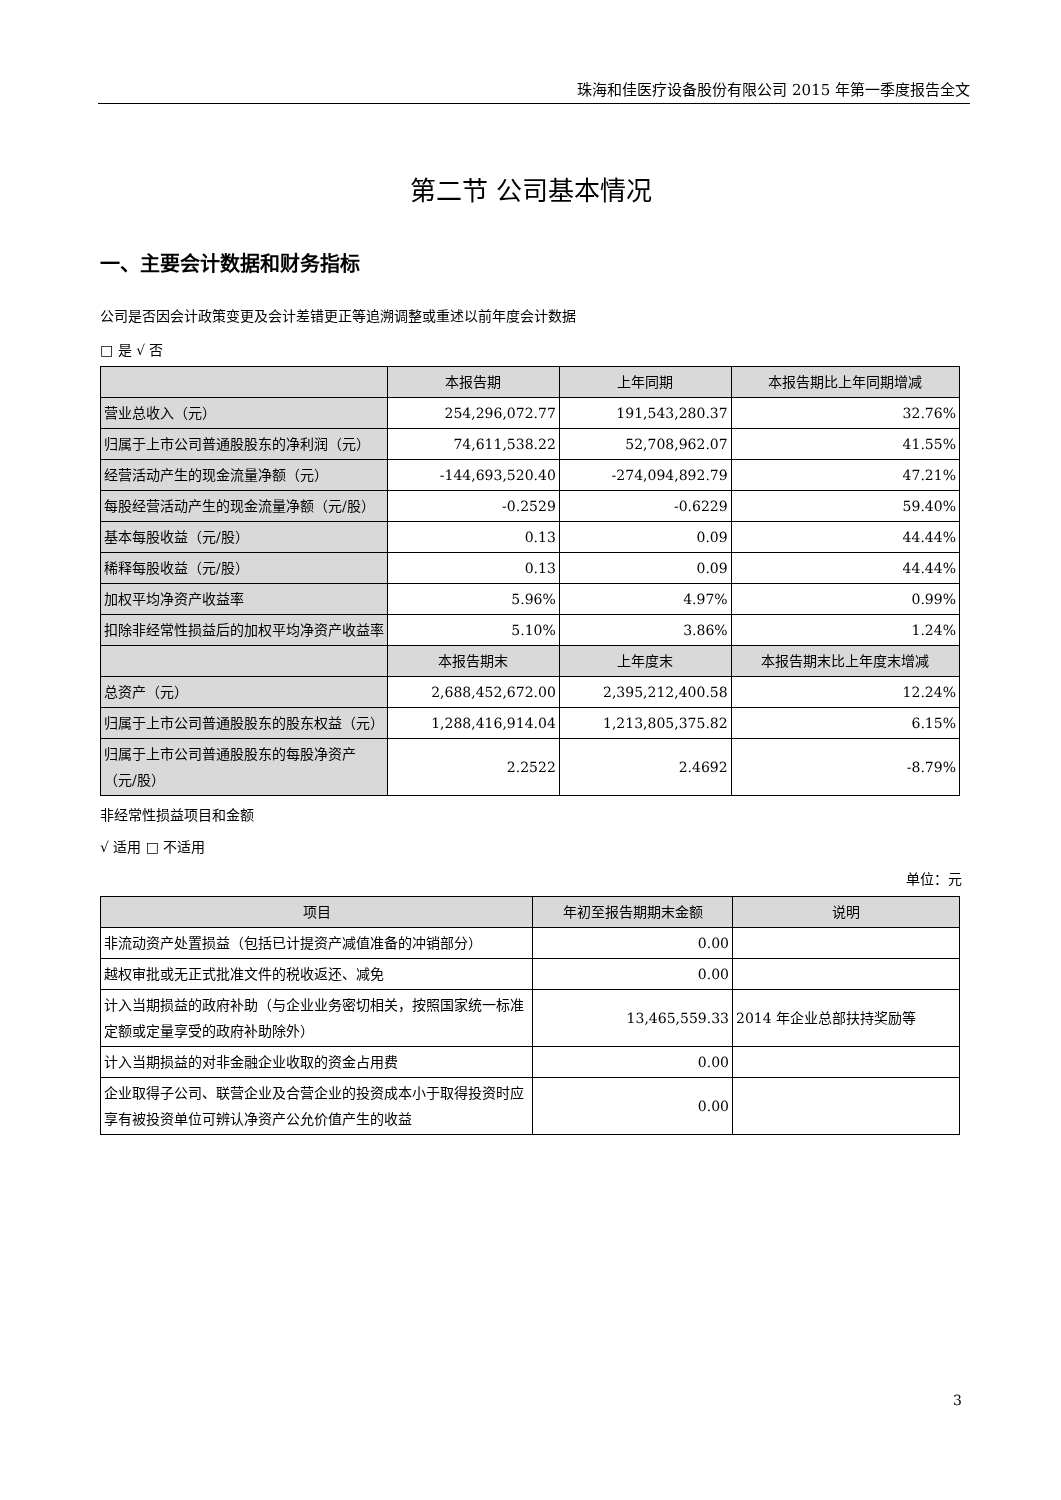珠海和佳医疗设备股份有限公司 2015 年第一季度报告全文
第二节 公司基本情况
一、主要会计数据和财务指标
公司是否因会计政策变更及会计差错更正等追溯调整或重述以前年度会计数据
□ 是 √ 否
| | 本报告期 | 上年同期 | 本报告期比上年同期增减 |
| --- | --- | --- | --- |
| 营业总收入（元） | 254,296,072.77 | 191,543,280.37 | 32.76% |
| 归属于上市公司普通股股东的净利润（元） | 74,611,538.22 | 52,708,962.07 | 41.55% |
| 经营活动产生的现金流量净额（元） | -144,693,520.40 | -274,094,892.79 | 47.21% |
| 每股经营活动产生的现金流量净额（元/股） | -0.2529 | -0.6229 | 59.40% |
| 基本每股收益（元/股） | 0.13 | 0.09 | 44.44% |
| 稀释每股收益（元/股） | 0.13 | 0.09 | 44.44% |
| 加权平均净资产收益率 | 5.96% | 4.97% | 0.99% |
| 扣除非经常性损益后的加权平均净资产收益率 | 5.10% | 3.86% | 1.24% |
| | 本报告期末 | 上年度末 | 本报告期末比上年度末增减 |
| 总资产（元） | 2,688,452,672.00 | 2,395,212,400.58 | 12.24% |
| 归属于上市公司普通股股东的股东权益（元） | 1,288,416,914.04 | 1,213,805,375.82 | 6.15% |
| 归属于上市公司普通股股东的每股净资产（元/股） | 2.2522 | 2.4692 | -8.79% |
非经常性损益项目和金额
√ 适用 □ 不适用
单位：元
| 项目 | 年初至报告期期末金额 | 说明 |
| --- | --- | --- |
| 非流动资产处置损益（包括已计提资产减值准备的冲销部分） | 0.00 | |
| 越权审批或无正式批准文件的税收返还、减免 | 0.00 | |
| 计入当期损益的政府补助（与企业业务密切相关，按照国家统一标准定额或定量享受的政府补助除外） | 13,465,559.33 | 2014 年企业总部扶持奖励等 |
| 计入当期损益的对非金融企业收取的资金占用费 | 0.00 | |
| 企业取得子公司、联营企业及合营企业的投资成本小于取得投资时应享有被投资单位可辨认净资产公允价值产生的收益 | 0.00 | |
3